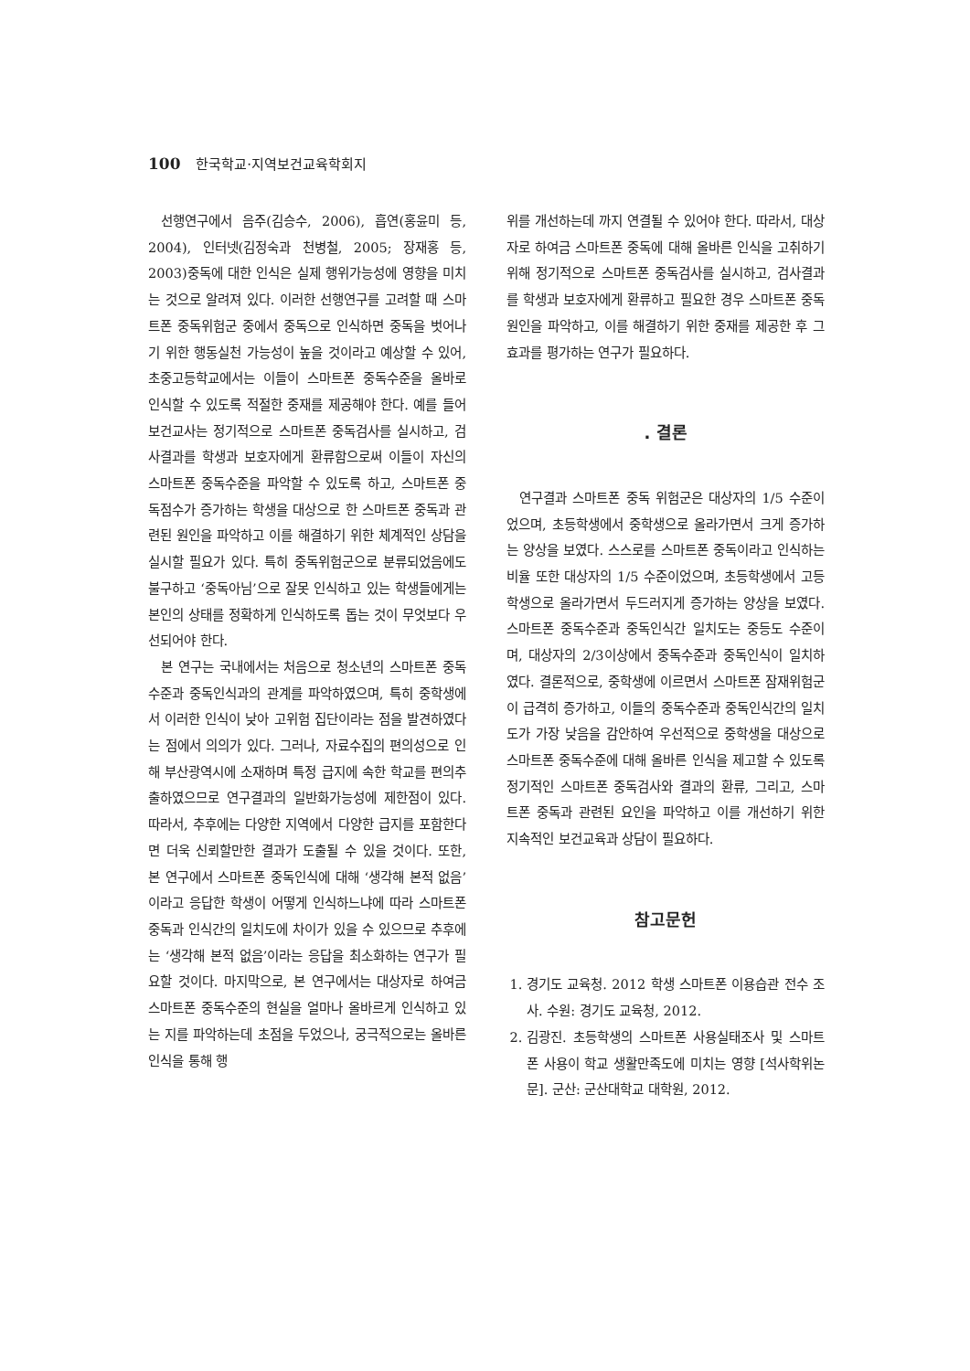100 한국학교·지역보건교육학회지
선행연구에서 음주(김승수, 2006), 흡연(홍윤미 등, 2004), 인터넷(김정숙과 천병철, 2005; 장재홍 등, 2003)중독에 대한 인식은 실제 행위가능성에 영향을 미치는 것으로 알려져 있다. 이러한 선행연구를 고려할 때 스마트폰 중독위험군 중에서 중독으로 인식하면 중독을 벗어나기 위한 행동실천 가능성이 높을 것이라고 예상할 수 있어, 초중고등학교에서는 이들이 스마트폰 중독수준을 올바로 인식할 수 있도록 적절한 중재를 제공해야 한다. 예를 들어 보건교사는 정기적으로 스마트폰 중독검사를 실시하고, 검사결과를 학생과 보호자에게 환류함으로써 이들이 자신의 스마트폰 중독수준을 파악할 수 있도록 하고, 스마트폰 중독점수가 증가하는 학생을 대상으로 한 스마트폰 중독과 관련된 원인을 파악하고 이를 해결하기 위한 체계적인 상담을 실시할 필요가 있다. 특히 중독위험군으로 분류되었음에도 불구하고 ‘중독아님’으로 잘못 인식하고 있는 학생들에게는 본인의 상태를 정확하게 인식하도록 돕는 것이 무엇보다 우선되어야 한다.
본 연구는 국내에서는 처음으로 청소년의 스마트폰 중독수준과 중독인식과의 관계를 파악하였으며, 특히 중학생에서 이러한 인식이 낮아 고위험 집단이라는 점을 발견하였다는 점에서 의의가 있다. 그러나, 자료수집의 편의성으로 인해 부산광역시에 소재하며 특정 급지에 속한 학교를 편의추출하였으므로 연구결과의 일반화가능성에 제한점이 있다. 따라서, 추후에는 다양한 지역에서 다양한 급지를 포함한다면 더욱 신뢰할만한 결과가 도출될 수 있을 것이다. 또한, 본 연구에서 스마트폰 중독인식에 대해 ‘생각해 본적 없음’이라고 응답한 학생이 어떻게 인식하느냐에 따라 스마트폰 중독과 인식간의 일치도에 차이가 있을 수 있으므로 추후에는 ‘생각해 본적 없음’이라는 응답을 최소화하는 연구가 필요할 것이다. 마지막으로, 본 연구에서는 대상자로 하여금 스마트폰 중독수준의 현실을 얼마나 올바르게 인식하고 있는 지를 파악하는데 초점을 두었으나, 궁극적으로는 올바른 인식을 통해 행
위를 개선하는데 까지 연결될 수 있어야 한다. 따라서, 대상자로 하여금 스마트폰 중독에 대해 올바른 인식을 고취하기 위해 정기적으로 스마트폰 중독검사를 실시하고, 검사결과를 학생과 보호자에게 환류하고 필요한 경우 스마트폰 중독원인을 파악하고, 이를 해결하기 위한 중재를 제공한 후 그 효과를 평가하는 연구가 필요하다.
. 결론
연구결과 스마트폰 중독 위험군은 대상자의 1/5 수준이었으며, 초등학생에서 중학생으로 올라가면서 크게 증가하는 양상을 보였다. 스스로를 스마트폰 중독이라고 인식하는 비율 또한 대상자의 1/5 수준이었으며, 초등학생에서 고등학생으로 올라가면서 두드러지게 증가하는 양상을 보였다. 스마트폰 중독수준과 중독인식간 일치도는 중등도 수준이며, 대상자의 2/3이상에서 중독수준과 중독인식이 일치하였다. 결론적으로, 중학생에 이르면서 스마트폰 잠재위험군이 급격히 증가하고, 이들의 중독수준과 중독인식간의 일치도가 가장 낮음을 감안하여 우선적으로 중학생을 대상으로 스마트폰 중독수준에 대해 올바른 인식을 제고할 수 있도록 정기적인 스마트폰 중독검사와 결과의 환류, 그리고, 스마트폰 중독과 관련된 요인을 파악하고 이를 개선하기 위한 지속적인 보건교육과 상담이 필요하다.
참고문헌
1. 경기도 교육청. 2012 학생 스마트폰 이용습관 전수 조사. 수원: 경기도 교육청, 2012.
2. 김광진. 초등학생의 스마트폰 사용실태조사 및 스마트폰 사용이 학교 생활만족도에 미치는 영향 [석사학위논문]. 군산: 군산대학교 대학원, 2012.